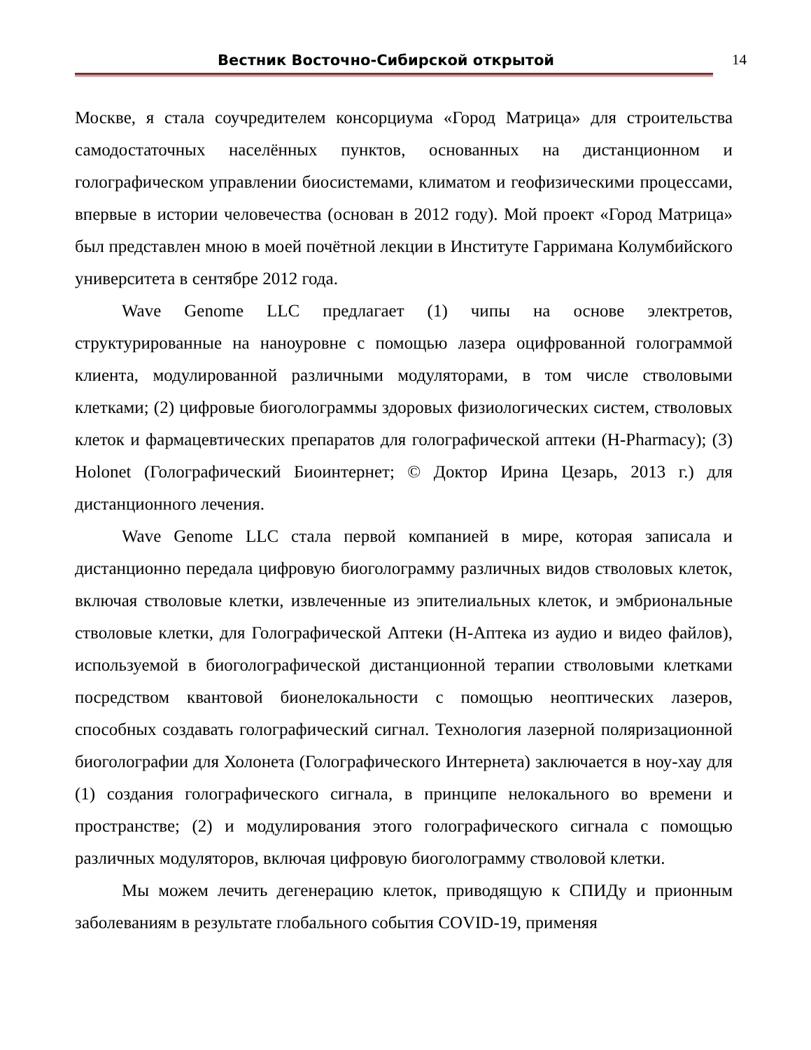Вестник Восточно-Сибирской открытой
14
Москве, я стала соучредителем консорциума «Город Матрица» для строительства самодостаточных населённых пунктов, основанных на дистанционном и голографическом управлении биосистемами, климатом и геофизическими процессами, впервые в истории человечества (основан в 2012 году). Мой проект «Город Матрица» был представлен мною в моей почётной лекции в Институте Гарримана Колумбийского университета в сентябре 2012 года.
Wave Genome LLC предлагает (1) чипы на основе электретов, структурированные на наноуровне с помощью лазера оцифрованной голограммой клиента, модулированной различными модуляторами, в том числе стволовыми клетками; (2) цифровые биоголограммы здоровых физиологических систем, стволовых клеток и фармацевтических препаратов для голографической аптеки (H-Pharmacy); (3) Holonet (Голографический Биоинтернет; © Доктор Ирина Цезарь, 2013 г.) для дистанционного лечения.
Wave Genome LLC стала первой компанией в мире, которая записала и дистанционно передала цифровую биоголограмму различных видов стволовых клеток, включая стволовые клетки, извлеченные из эпителиальных клеток, и эмбриональные стволовые клетки, для Голографической Аптеки (H-Аптека из аудио и видео файлов), используемой в биоголографической дистанционной терапии стволовыми клетками посредством квантовой бионелокальности с помощью неоптических лазеров, способных создавать голографический сигнал. Технология лазерной поляризационной биоголографии для Холонета (Голографического Интернета) заключается в ноу-хау для (1) создания голографического сигнала, в принципе нелокального во времени и пространстве; (2) и модулирования этого голографического сигнала с помощью различных модуляторов, включая цифровую биоголограмму стволовой клетки.
Мы можем лечить дегенерацию клеток, приводящую к СПИДу и прионным заболеваниям в результате глобального события COVID-19, применяя